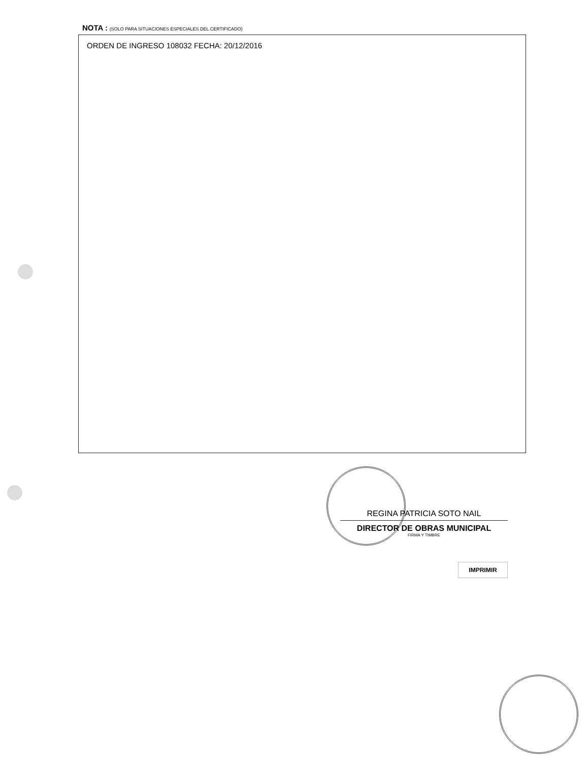NOTA : (SOLO PARA SITUACIONES ESPECIALES DEL CERTIFICADO)
ORDEN DE INGRESO 108032 FECHA: 20/12/2016
REGINA PATRICIA SOTO NAIL
DIRECTOR DE OBRAS MUNICIPAL
FIRMA Y TIMBRE
IMPRIMIR